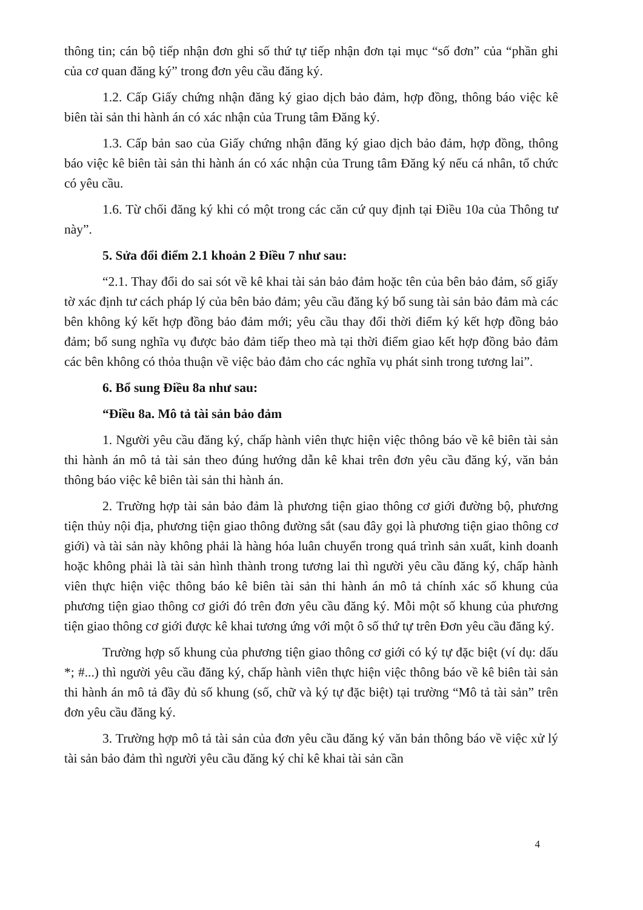thông tin; cán bộ tiếp nhận đơn ghi số thứ tự tiếp nhận đơn tại mục “số đơn” của “phần ghi của cơ quan đăng ký” trong đơn yêu cầu đăng ký.
1.2. Cấp Giấy chứng nhận đăng ký giao dịch bảo đảm, hợp đồng, thông báo việc kê biên tài sản thi hành án có xác nhận của Trung tâm Đăng ký.
1.3. Cấp bản sao của Giấy chứng nhận đăng ký giao dịch bảo đảm, hợp đồng, thông báo việc kê biên tài sản thi hành án có xác nhận của Trung tâm Đăng ký nếu cá nhân, tổ chức có yêu cầu.
1.6. Từ chối đăng ký khi có một trong các căn cứ quy định tại Điều 10a của Thông tư này”.
5. Sửa đổi điểm 2.1 khoản 2 Điều 7 như sau:
“2.1. Thay đổi do sai sót về kê khai tài sản bảo đảm hoặc tên của bên bảo đảm, số giấy tờ xác định tư cách pháp lý của bên bảo đảm; yêu cầu đăng ký bổ sung tài sản bảo đảm mà các bên không ký kết hợp đồng bảo đảm mới; yêu cầu thay đổi thời điểm ký kết hợp đồng bảo đảm; bổ sung nghĩa vụ được bảo đảm tiếp theo mà tại thời điểm giao kết hợp đồng bảo đảm các bên không có thỏa thuận về việc bảo đảm cho các nghĩa vụ phát sinh trong tương lai”.
6. Bổ sung Điều 8a như sau:
“Điều 8a. Mô tả tài sản bảo đảm
1. Người yêu cầu đăng ký, chấp hành viên thực hiện việc thông báo về kê biên tài sản thi hành án mô tả tài sản theo đúng hướng dẫn kê khai trên đơn yêu cầu đăng ký, văn bản thông báo việc kê biên tài sản thi hành án.
2. Trường hợp tài sản bảo đảm là phương tiện giao thông cơ giới đường bộ, phương tiện thủy nội địa, phương tiện giao thông đường sắt (sau đây gọi là phương tiện giao thông cơ giới) và tài sản này không phải là hàng hóa luân chuyển trong quá trình sản xuất, kinh doanh hoặc không phải là tài sản hình thành trong tương lai thì người yêu cầu đăng ký, chấp hành viên thực hiện việc thông báo kê biên tài sản thi hành án mô tả chính xác số khung của phương tiện giao thông cơ giới đó trên đơn yêu cầu đăng ký. Mỗi một số khung của phương tiện giao thông cơ giới được kê khai tương ứng với một ô số thứ tự trên Đơn yêu cầu đăng ký.
Trường hợp số khung của phương tiện giao thông cơ giới có ký tự đặc biệt (ví dụ: dấu *; #...) thì người yêu cầu đăng ký, chấp hành viên thực hiện việc thông báo về kê biên tài sản thi hành án mô tả đầy đủ số khung (số, chữ và ký tự đặc biệt) tại trường “Mô tả tài sản” trên đơn yêu cầu đăng ký.
3. Trường hợp mô tả tài sản của đơn yêu cầu đăng ký văn bản thông báo về việc xử lý tài sản bảo đảm thì người yêu cầu đăng ký chỉ kê khai tài sản cần
4